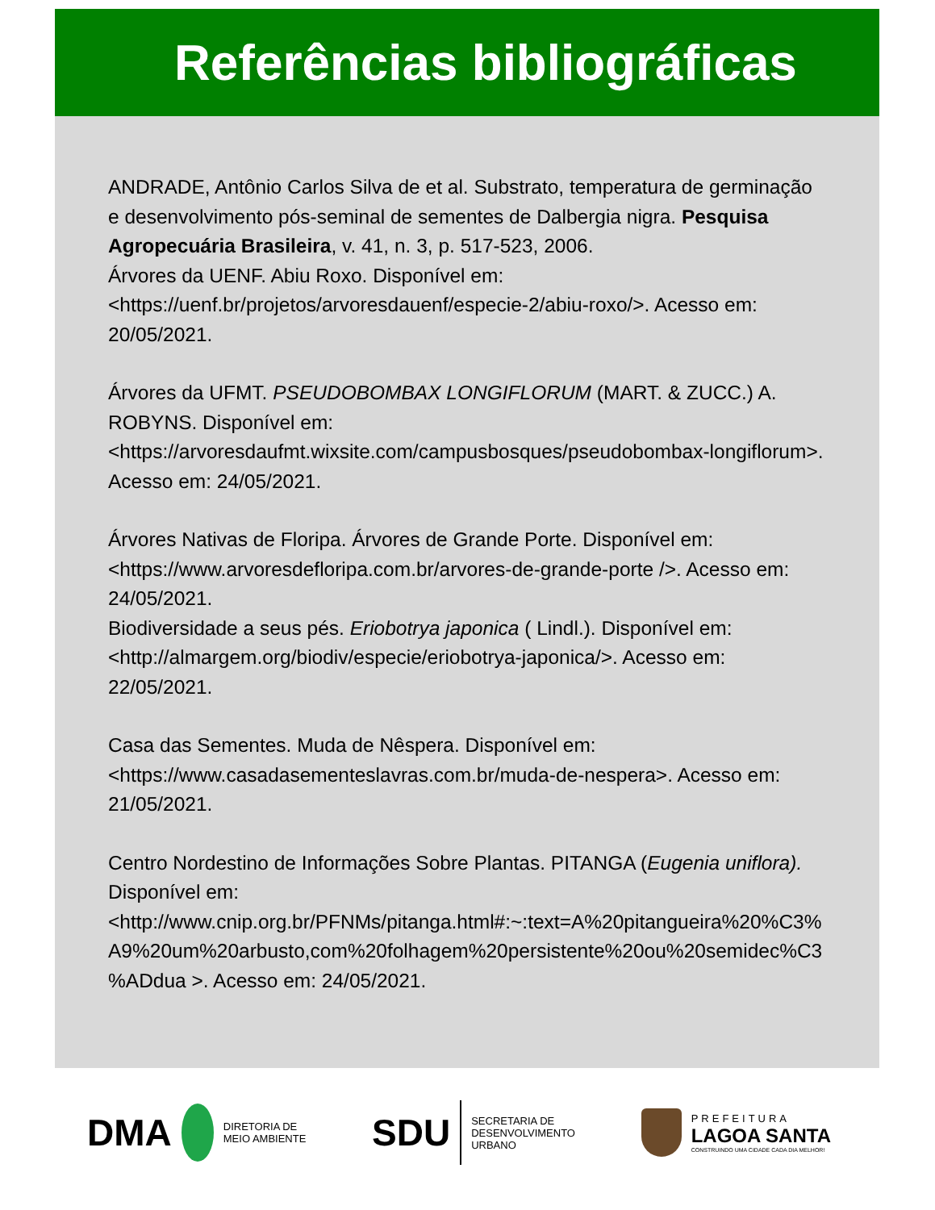Referências bibliográficas
ANDRADE, Antônio Carlos Silva de et al. Substrato, temperatura de germinação e desenvolvimento pós-seminal de sementes de Dalbergia nigra. Pesquisa Agropecuária Brasileira, v. 41, n. 3, p. 517-523, 2006.
Árvores da UENF. Abiu Roxo. Disponível em: <https://uenf.br/projetos/arvoresdauenf/especie-2/abiu-roxo/>. Acesso em: 20/05/2021.
Árvores da UFMT. PSEUDOBOMBAX LONGIFLORUM (MART. & ZUCC.) A. ROBYNS. Disponível em: <https://arvoresdaufmt.wixsite.com/campusbosques/pseudobombax-longiflorum>. Acesso em: 24/05/2021.
Árvores Nativas de Floripa. Árvores de Grande Porte. Disponível em: <https://www.arvoresdefloripa.com.br/arvores-de-grande-porte />. Acesso em: 24/05/2021.
Biodiversidade a seus pés. Eriobotrya japonica ( Lindl.). Disponível em: <http://almargem.org/biodiv/especie/eriobotrya-japonica/>. Acesso em: 22/05/2021.
Casa das Sementes. Muda de Nêspera. Disponível em: <https://www.casadasementeslavras.com.br/muda-de-nespera>. Acesso em: 21/05/2021.
Centro Nordestino de Informações Sobre Plantas. PITANGA (Eugenia uniflora). Disponível em: <http://www.cnip.org.br/PFNMs/pitanga.html#:~:text=A%20pitangueira%20%C3%A9%20um%20arbusto,com%20folhagem%20persistente%20ou%20semidec%C3%ADdua >. Acesso em: 24/05/2021.
DMA
DIRETORIA DE
MEIO AMBIENTE
SDU
SECRETARIA DE
DESENVOLVIMENTO
URBANO
PREFEITURA
LAGOA SANTA
CONSTRUINDO UMA CIDADE CADA DIA MELHOR!